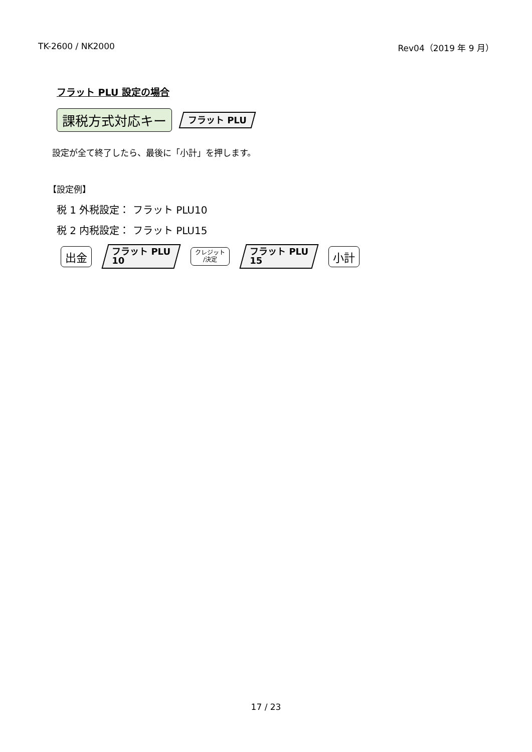TK-2600 / NK2000 Rev04（2019 年 9 月）
フラット PLU 設定の場合
課税方式対応キー
フラット PLU
設定が全て終了したら、最後に「小計」を押します。
【設定例】
税 1 外税設定： フラット PLU10
税 2 内税設定： フラット PLU15
出金
フラット PLU
10
クレジット
/決定
フラット PLU
15
小計
17 / 23